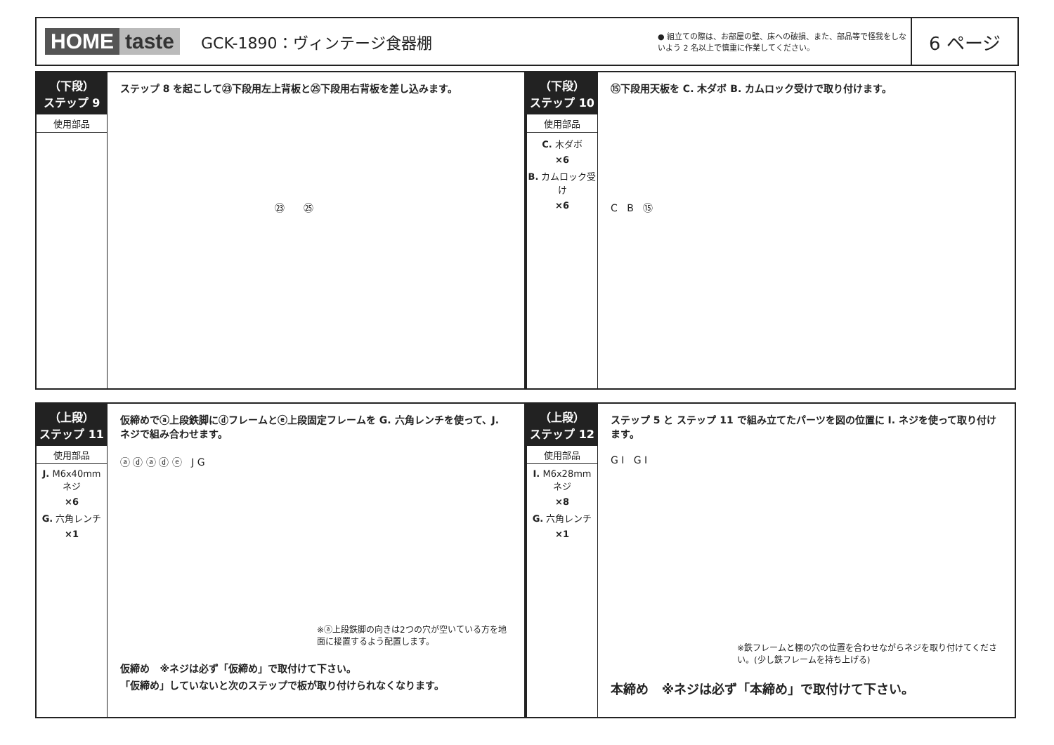HOME taste GCK-1890：ヴィンテージ食器棚
● 組立ての際は、お部屋の壁、床への破損、また、部品等で怪我をしないよう 2 名以上で慎重に作業してください。
6 ページ
（下段）
ステップ 9
使用部品
ステップ 8 を起こして㉓下段用左上背板と㉕下段用右背板を差し込みます。
㉓ ㉕
（下段）
ステップ 10
使用部品
C. 木ダボ
×6
B. カムロック受け
×6
⑮下段用天板を C. 木ダボ B. カムロック受けで取り付けます。
C B ⑮
（上段）
ステップ 11
使用部品
J. M6x40mm ネジ
×6
G. 六角レンチ
×1
仮締めでⓐ上段鉄脚にⓓフレームとⓔ上段固定フレームを G. 六角レンチを使って、J. ネジで組み合わせます。
ⓐ ⓓ ⓐ ⓓ ⓔ J G
※ⓐ上段鉄脚の向きは2つの穴が空いている方を地面に接置するよう配置します。
仮締め ※ネジは必ず「仮締め」で取付けて下さい。
「仮締め」していないと次のステップで板が取り付けられなくなります。
（上段）
ステップ 12
使用部品
I. M6x28mm ネジ
×8
G. 六角レンチ
×1
ステップ 5 と ステップ 11 で組み立てたパーツを図の位置に I. ネジを使って取り付けます。
G I G I
※鉄フレームと棚の穴の位置を合わせながらネジを取り付けてください。(少し鉄フレームを持ち上げる)
本締め ※ネジは必ず「本締め」で取付けて下さい。